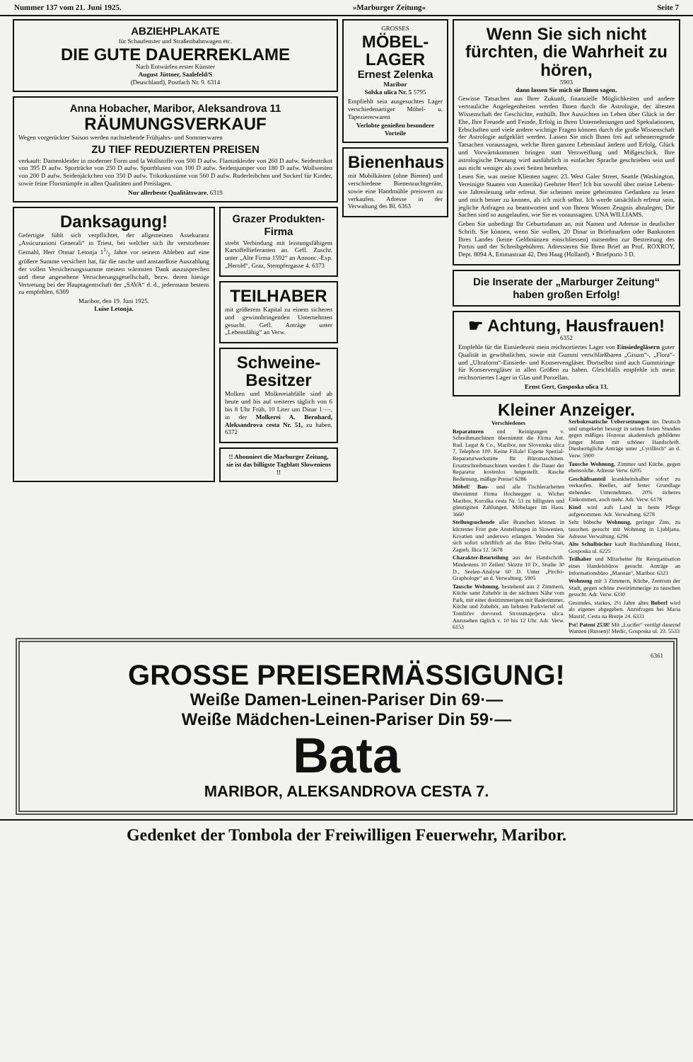Nummer 137 vom 21. Juni 1925. »Marburger Zeitung« Seite 7
ABZIEHPLAKATE
für Schaufenster und Straßenbahnwagen etc.
DIE GUTE DAUERREKLAME
Nach Entwürfen erster Künster
August Jüttner, Saalefeld/S
(Deuschland), Postfach Nr. 9. 6314
Anna Hobacher, Maribor, Aleksandrova 11
RÄUMUNGSVERKAUF
Wegen vorgerückter Saison werden nachstehende Frühjahrs- und Sommerwaren
ZU TIEF REDUZIERTEN PREISEN
verkauft: Damenkleider in moderner Form und la Wollstoffe von 500 D aufw. Flaminkleider von 260 D aufw. Seidentrikot von 395 D aufw. Sporträcke von 250 D aufw. Sportblusen von 100 D aufw. Seidenjumper von 180 D aufw. Wollwesten von 200 D aufw. Seidenjäckchen von 350 D aufw. Trikotkostüme von 560 D aufw. Ruderleibchen und Sockerl für Kinder, sowie feine Florstrümpfe in allen Qualitäten und Preislagen.
Nur allerbeste Qualitätsware. 6319
Danksagung!
Gefertigte fühlt sich verpflichtet, der allgemeinen Assekuranz „Assicurazioni Generali“ in Triest, bei welcher sich ihr verstorbener Gemahl, Herr Otmar Letonja 11/2 Jahre vor seinem Ableben auf eine größere Summe versichert hat, für die rasche und anstandlose Auszahlung der vollen Versicherungssumme meinen wärmsten Dank auszusprechen und diese angesehene Versicherungsgesellschaft, bezw. deren hiesige Vertretung bei der Hauptagentschaft der „SAVA“ d. d., jedermann bestens zu empfehlen. 6369
Maribor, den 19. Juni 1925.
Luise Letonja.
Grazer Produkten-Firma
strebt Verbindung mit leistungsfähigem Kartoffellieferanten an. Gefl. Zuschr. unter „Alte Firma 1592“ an Annonc.-Exp. „Herold“, Graz, Stempfergasse 4. 6373
TEILHABER
mit größerem Kapital zu einem sicheren und gewinnbringenden Unternehmen gesucht. Gefl. Anträge unter „Lebensfähig“ an Verw.
Schweine-Besitzer
Molken und Molkereiabfälle sind ab heute und bis auf weiteres täglich von 6 bis 8 Uhr Früh, 10 Liter um Dinar 1·—, in der Molkerei A. Bernhard, Aleksandrova cesta Nr. 51, zu haben. 6372
!! Abonniert die Marburger Zeitung, sie ist das billigste Tagblatt Sloweniens !!
GROSSES
MÖBEL-LAGER
Ernest Zelenka
Maribor
Solska ulica Nr. 5 5795
Empfiehlt sein ausgesuchtes Lager verschiedenartiger Möbel- u. Tapeziererwaren
Verlobte genießen besondere Vorteile
Bienenhaus
mit Mobilkästen (ohne Bienen) und verschiedene Bienenzuchtgeräte, sowie eine Handmühle preiswert zu verkaufen. Adresse in der Verwaltung des Bl. 6363
Wenn Sie sich nicht fürchten, die Wahrheit zu hören,
5903
dann lassen Sie mich sie Ihnen sagen.
Gewisse Tatsachen aus Ihrer Zukunft, finanzielle Möglichkeiten und andere vertrauliche Angelegenheiten werden Ihnen durch die Astrologie, der ältesten Wissenschaft der Geschichte, enthüllt. Ihre Aussichten im Leben über Glück in der Ehe, Ihre Freunde und Feinde, Erfolg in Ihren Unternehmungen und Spekulationen, Erbschaften und viele andere wichtige Fragen können durch die große Wissenschaft der Astrologie aufgeklärt werden. Lassen Sie mich Ihnen frei auf sehenerregende Tatsachen voraussagen, welche Ihren ganzen Lebenslauf ändern und Erfolg, Glück und Vorwärtskommen bringen statt Verzweiflung und Mißgeschick. Ihre astrologische Deutung wird ausführlich in einfacher Sprache geschrieben sein und aus nicht weniger als zwei Seiten bestehen.
Lesen Sie, was meine Klienten sagen: 23. West Galer Street, Seattle (Washington, Vereinigte Staaten von Amerika) Geehrter Herr! Ich bin sowohl über meine Lebens- wie Jahreslesung sehr erfreut. Sie scheinen meine geheimsten Gedanken zu lesen und mich besser zu kennen, als ich mich selbst. Ich werde tatsächlich erfreut sein, jegliche Anfragen zu beantworten und von Ihrem Wissen Zeugnis abzulegen; Die Sachen sind so ausgelaufen, wie Sie es voraussagten. UNA WILLIAMS.
Geben Sie unbedingt Ihr Geburtsdatum an, mit Namen und Adresse in deutlicher Schrift. Sie können, wenn Sie wollen, 20 Dinar in Briefmarken oder Banknoten Ihres Landes (keine Geldmünzen einschliessen) mitsenden zur Bestreitung des Portos und der Schreibgebühren. Adressieren Sie Ihren Brief an Prof. ROXROY, Dept. 8094 A, Emmastraat 42, Den Haag (Holland). • Briefporto 3 D.
Die Inserate der „Marburger Zeitung“ haben großen Erfolg!
☛ Achtung, Hausfrauen!
6352
Empfehle für die Einsiedezeit mein reichsortiertes Lager von Einsiedegläsern guter Qualität in gewöhnlichen, sowie mit Gummi verschließbaren „Gisum“-, „Flora“- und „Ultraform“-Einsiede- und Konservengläser. Dortselbst sind auch Gummiringe für Konservengläser in allen Größen zu haben. Gleichfalls empfehle ich mein reichsortiertes Lager in Glas und Porzellan.
Ernst Gert, Gosposka ulica 13.
Kleiner Anzeiger.
Verschiedenes
Reparaturen und Reinigungen v. Schreibmaschinen übernimmt die Firma Ant. Rud. Legat & Co., Maribor, nur Slovenska ulica 7, Telephon 100. Keine Filiale! Eigene Spezial-Reparaturwerkstätte für Büromaschinen. Ersatzschreibmaschinen werden f. die Dauer der Reparatur kostenlos beigestellt. Rasche Bedienung, mäßige Preise! 6286
Möbel! Bau- und alle Tischlerarbeiten übernimmt Firma Hochnegger u. Wicher Maribor, Koroška cesta Nr. 53 zu billigsten und günstigsten Zahlungen. Möbelager im Haus. 3660
Stellungsuchende aller Branchen können in kürzester Frist gute Anstellungen in Slowenien, Kroatien und anderswo erlangen. Wenden Sie sich sofort schriftlich an das Büro Delta-Stan, Zagreb, Ilica 12. 5678
Charakter-Beurteilung aus der Handschrift. Mindestens 10 Zeilen! Skizze 10 D., Studie 30 D., Seelen-Analyse 60 D. Unter „Pircho-Graphologe“ an d. Verwaltung. 5905
Tausche Wohnung, bestehend aus 2 Zimmern, Küche samt Zubehör in der nächsten Nähe vom Park, mit einer dreizimmerigen mit Badezimmer, Küche und Zubehör, am liebsten Parkviertel od. Tomšičev drevored. Strossmajerjeva ulica. Anzusehen täglich v. 10 bis 12 Uhr. Adr. Verw. 6153
Serbokroatische Uebersetzungen ins Deutsch und umgekehrt besorgt in seinen freien Stunden gegen mäßiges Honorar akademisch gebildeter junger Mann mit schöner Handschrift. Diesbezügliche Anträge unter „Cyrillisch“ an d. Verw. 5900
Tausche Wohnung, Zimmer und Küche, gegen ebensolche. Adresse Verw. 6205
Geschäftsanteil krankheitshalber sofort zu verkaufen. Reelles, auf fester Grundlage stehendes Unternehmen. 20% sicheres Einkommen, auch mehr. Adr. Verw. 6178
Kind wird aufs Land in beste Pflege aufgenommen. Adr. Verwaltung. 6278
Sehr hübsche Wohnung, geringer Zins, zu tauschen gesucht mit Wohnung in Ljubljana. Adresse Verwaltung. 6296
Alte Schulbücher kauft Buchhandlung Heinz, Gosposka ul. 6225
Teilhaber und Mitarbeiter für Reorganisation eines Handelsbüros gesucht. Anträge an Informationsbüro „Marstan“, Maribor. 6323
Wohnung mit 3 Zimmern, Küche, Zentrum der Stadt, gegen schöne zweizimmerige zu tauschen gesucht. Adr. Verw. 6330
Gesundes, starkes, 2½ Jahre altes Buberl wird als eigenes abgegeben. Anzufragen bei Maria Maurič, Cesta na Brezje 24. 6331
Pst! Patent 2538! Mit „Lucifer“ vertilgt dauernd Wanzen (Russen)! Medic, Gosposka ul. 23. 5533
6361
GROSSE PREISERMÄSSIGUNG!
Weiße Damen-Leinen-Pariser Din 69·—
Weiße Mädchen-Leinen-Pariser Din 59·—
Bata
MARIBOR, ALEKSANDROVA CESTA 7.
Gedenket der Tombola der Freiwilligen Feuerwehr, Maribor.